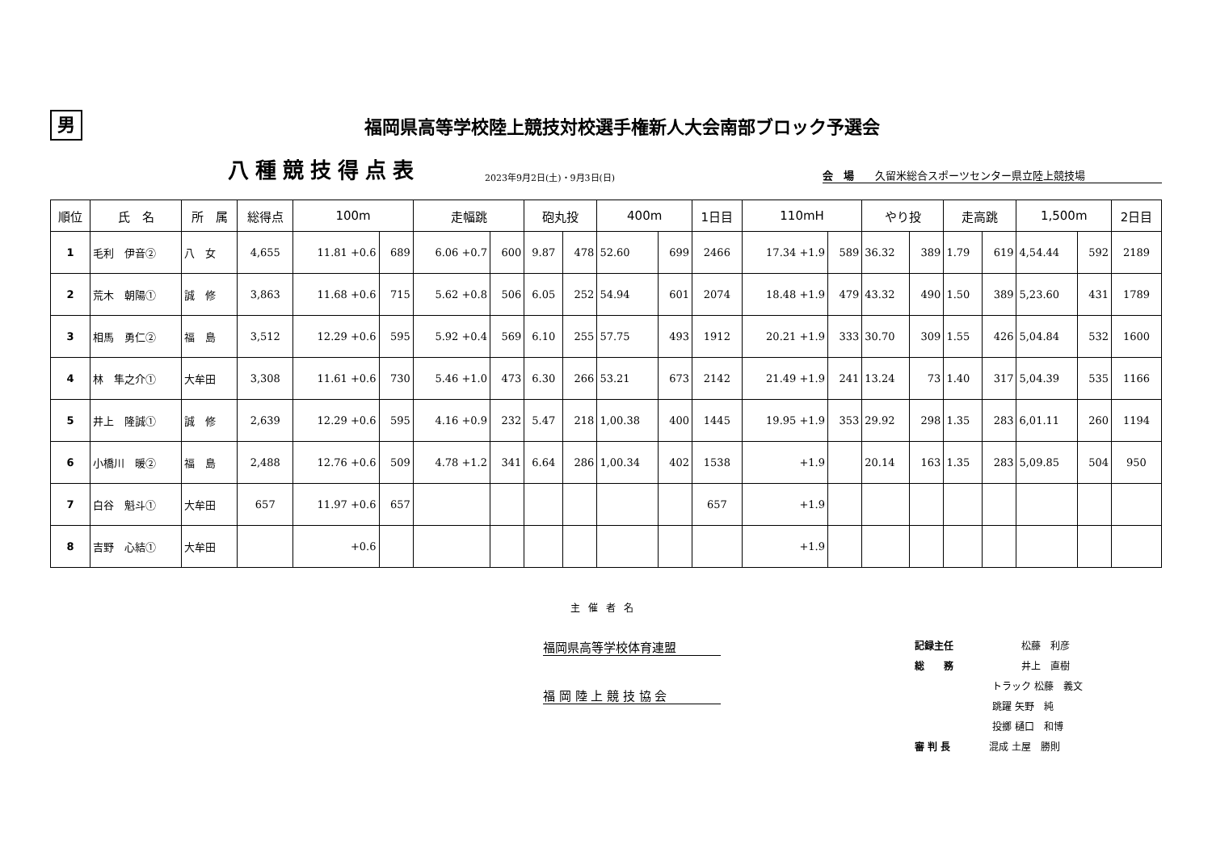男
福岡県高等学校陸上競技対校選手権新人大会南部ブロック予選会
八種競技得点表 2023年9月2日(土)・9月3日(日) 会　場　　久留米総合スポーツセンター県立陸上競技場
| 順位 | 氏 名 | 所 属 | 総得点 | 100m | | 走幅跳 | | 砲丸投 | | 400m | | 1日目 | 110mH | | やり投 | | 走高跳 | | 1,500m | | 2日目 |
| --- | --- | --- | --- | --- | --- | --- | --- | --- | --- | --- | --- | --- | --- | --- | --- | --- | --- | --- | --- | --- | --- |
| 1 | 毛利 伊音② | 八 女 | 4,655 | 11.81 +0.6 | 689 | 6.06 +0.7 | 600 | 9.87 | 478 | 52.60 | 699 | 2466 | 17.34 +1.9 | 589 | 36.32 | 389 | 1.79 | 619 | 4,54.44 | 592 | 2189 |
| 2 | 荒木 朝陽① | 誠 修 | 3,863 | 11.68 +0.6 | 715 | 5.62 +0.8 | 506 | 6.05 | 252 | 54.94 | 601 | 2074 | 18.48 +1.9 | 479 | 43.32 | 490 | 1.50 | 389 | 5,23.60 | 431 | 1789 |
| 3 | 相馬 勇仁② | 福 島 | 3,512 | 12.29 +0.6 | 595 | 5.92 +0.4 | 569 | 6.10 | 255 | 57.75 | 493 | 1912 | 20.21 +1.9 | 333 | 30.70 | 309 | 1.55 | 426 | 5,04.84 | 532 | 1600 |
| 4 | 林 隼之介① | 大牟田 | 3,308 | 11.61 +0.6 | 730 | 5.46 +1.0 | 473 | 6.30 | 266 | 53.21 | 673 | 2142 | 21.49 +1.9 | 241 | 13.24 | 73 | 1.40 | 317 | 5,04.39 | 535 | 1166 |
| 5 | 井上 隆誠① | 誠 修 | 2,639 | 12.29 +0.6 | 595 | 4.16 +0.9 | 232 | 5.47 | 218 | 1,00.38 | 400 | 1445 | 19.95 +1.9 | 353 | 29.92 | 298 | 1.35 | 283 | 6,01.11 | 260 | 1194 |
| 6 | 小橋川 暖② | 福 島 | 2,488 | 12.76 +0.6 | 509 | 4.78 +1.2 | 341 | 6.64 | 286 | 1,00.34 | 402 | 1538 | +1.9 | | 20.14 | 163 | 1.35 | 283 | 5,09.85 | 504 | 950 |
| 7 | 白谷 魁斗① | 大牟田 | 657 | 11.97 +0.6 | 657 | | | | | | | 657 | +1.9 | | | | | | | | |
| 8 | 吉野 心結① | 大牟田 | | +0.6 | | | | | | | | | +1.9 | | | | | | | | |
主催者名
福岡県高等学校体育連盟
福 岡 陸 上 競 技 協 会
記録主任　　　　　　　松藤　利彦
総　　務　　　　　　　井上　直樹
　　　　　　　　トラック 松藤　義文
　　　　　　　　跳躍 矢野　純
　　　　　　　　投擲 樋口　和博
審 判 長　　　　混成 土屋　勝則